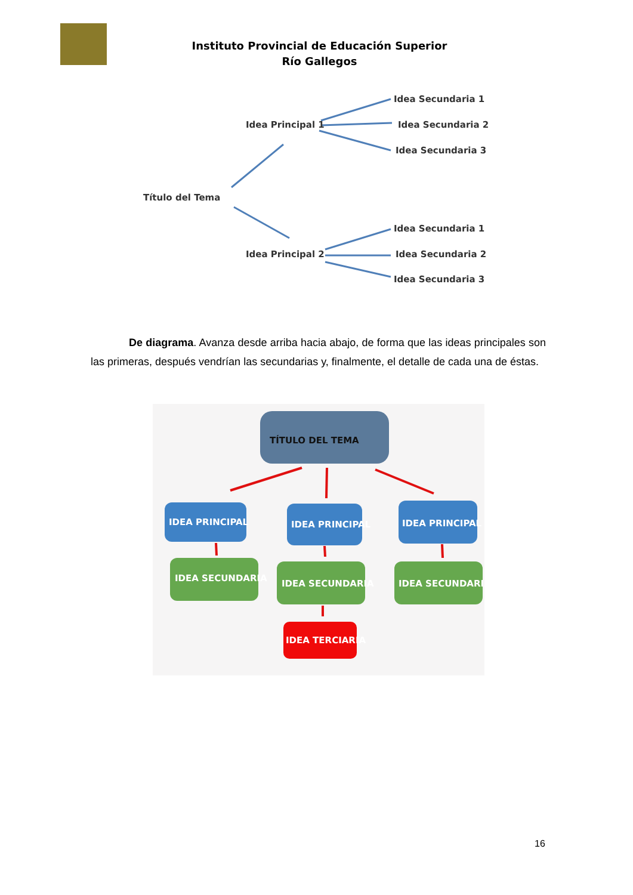Instituto Provincial de Educación Superior
Río Gallegos
Título del Tema
Idea Principal 1
Idea Principal 2
Idea Secundaria 1
Idea Secundaria 2
Idea Secundaria 3
Idea Secundaria 1
Idea Secundaria 2
Idea Secundaria 3
De diagrama. Avanza desde arriba hacia abajo, de forma que las ideas principales son las primeras, después vendrían las secundarias y, finalmente, el detalle de cada una de éstas.
TÍTULO DEL TEMA
IDEA PRINCIPAL
IDEA PRINCIPAL
IDEA PRINCIPAL
IDEA SECUNDARIA
IDEA SECUNDARIA
IDEA SECUNDARIA
IDEA TERCIARIA
16